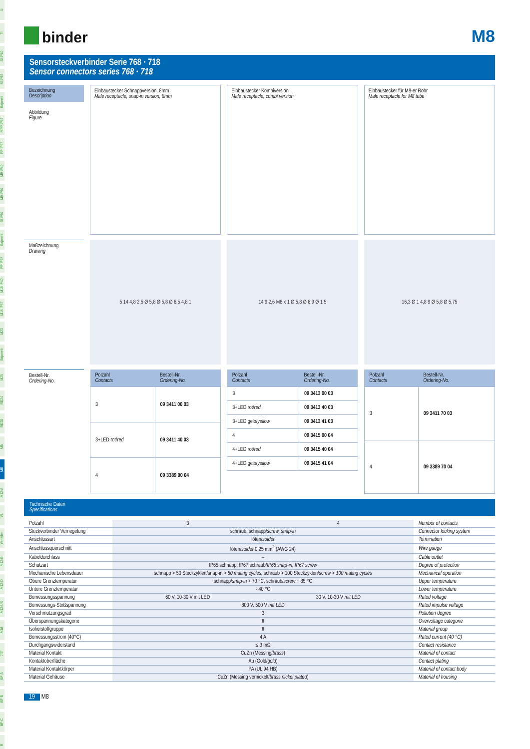Ü
TI
SI IP40
SI IP67
Bajonett
MPP IP67
PP IP67
M9 IP40
M9 IP67
SI IP67
Bajonett
PP IP67
M16 IP40
M16 IP67
M23
Bajonett
M25
RD24
RD30
M5
M8
M12-A
VL
Verteiler
M12-B
M12-D
M12-US
M18
7/8"
BF-A
BF-B
BF-C
R
binder
M8
Sensorsteckverbinder Serie 768 · 718
Sensor connectors series 768 · 718
Bezeichnung
Description
Abbildung
Figure
Einbaustecker Schnappversion, 8mm
Male receptacle, snap-in version, 8mm
Einbaustecker Kombiversion
Male receptacle, combi version
Einbaustecker für M8-er Rohr
Male receptacle for M8 tube
Maßzeichnung
Drawing
5 14 4,8 2,5 Ø 5,8 Ø 5,8 Ø 6,5 4,8 1
14 9 2,6 M8 x 1 Ø 5,8 Ø 6,9 Ø 1 5
16,3 Ø 1 4,8 9 Ø 5,8 Ø 5,75
Bestell-Nr.
Ordering-No.
| Polzahl Contacts | Bestell-Nr. Ordering-No. |
| --- | --- |
| 3 | 09 3411 00 03 |
| 3+LED rot/ red | 09 3411 40 03 |
| 4 | 09 3389 00 04 |
| Polzahl Contacts | Bestell-Nr. Ordering-No. |
| --- | --- |
| 3 | 09 3413 00 03 |
| 3+LED rot/ red | 09 3413 40 03 |
| 3+LED gelb/ yellow | 09 3413 41 03 |
| 4 | 09 3415 00 04 |
| 4+LED rot/ red | 09 3415 40 04 |
| 4+LED gelb/ yellow | 09 3415 41 04 |
| Polzahl Contacts | Bestell-Nr. Ordering-No. |
| --- | --- |
| 3 | 09 3411 70 03 |
| 4 | 09 3389 70 04 |
Technische Daten
Specifications
| Polzahl | 3 | 4 | Number of contacts |
| Steckverbinder Verriegelung | schraub, schnapp/ screw, snap-in | | Connector locking system |
| Anschlussart | löten/ solder | | Termination |
| Anschlussquerschnitt | löten/ solder 0,25 mm<sup>2</sup> (AWG 24) | | Wire gauge |
| Kabeldurchlass | – | | Cable outlet |
| Schutzart | IP65 schnapp, IP67 schraub/ IP65 snap-in, IP67 screw | | Degree of protection |
| Mechanische Lebensdauer | schnapp > 50 Steckzyklen/snap-in > 50 mating cycles, schraub > 100 Steckzyklen/screw > 100 mating cycles | | Mechanical operation |
| Obere Grenztemperatur | schnapp/ snap-in + 70 °C, schraub/ screw + 85 °C | | Upper temperature |
| Untere Grenztemperatur | - 40 °C | | Lower temperature |
| Bemessungsspannung | 60 V, 10-30 V mit LED | 30 V, 10-30 V mit LED | Rated voltage |
| Bemessungs-Stoßspannung | 800 V, 500 V mit LED | | Rated impulse voltage |
| Verschmutzungsgrad | 3 | | Pollution degree |
| Überspannungskategorie | II | | Overvoltage categorie |
| Isolierstoffgruppe | II | | Material group |
| Bemessungsstrom (40°C) | 4 A | | Rated current (40 °C) |
| Durchgangswiderstand | ≤ 3 mΩ | | Contact resistance |
| Material Kontakt | CuZn (Messing/ brass ) | | Material of contact |
| Kontaktoberfläche | Au (Gold/ gold ) | | Contact plating |
| Material Kontaktkörper | PA (UL 94 HB) | | Material of contact body |
| Material Gehäuse | CuZn (Messing vernickelt/ brass nickel plated ) | | Material of housing |
19 M8